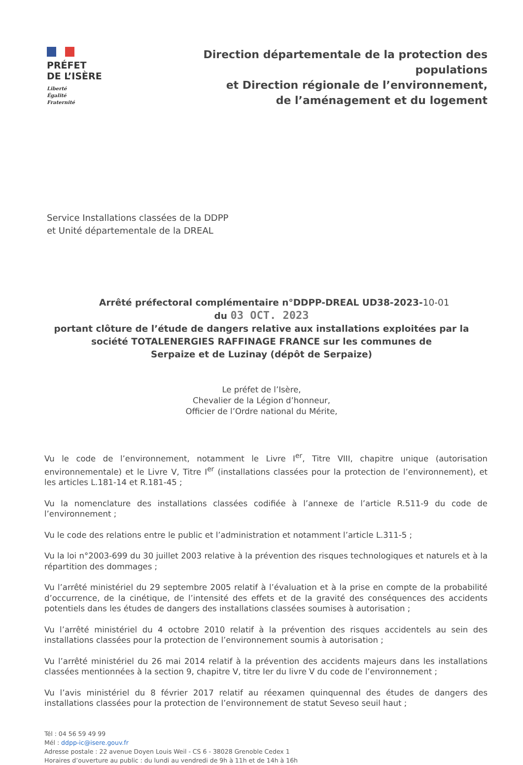PRÉFET
DE L’ISÈRE
Liberté
Égalité
Fraternité
Direction départementale de la protection des populations
et Direction régionale de l’environnement,
de l’aménagement et du logement
Service Installations classées de la DDPP
et Unité départementale de la DREAL
Arrêté préfectoral complémentaire n°DDPP-DREAL UD38-2023-10-01
du 03 OCT. 2023
portant clôture de l’étude de dangers relative aux installations exploitées par la
société TOTALENERGIES RAFFINAGE FRANCE sur les communes de
Serpaize et de Luzinay (dépôt de Serpaize)
Le préfet de l’Isère,
Chevalier de la Légion d’honneur,
Officier de l’Ordre national du Mérite,
Vu le code de l’environnement, notamment le Livre I<sup>er</sup>, Titre VIII, chapitre unique (autorisation environnementale) et le Livre V, Titre I<sup>er</sup> (installations classées pour la protection de l’environnement), et les articles L.181-14 et R.181-45 ;
Vu la nomenclature des installations classées codifiée à l’annexe de l’article R.511-9 du code de l’environnement ;
Vu le code des relations entre le public et l’administration et notamment l’article L.311-5 ;
Vu la loi n°2003-699 du 30 juillet 2003 relative à la prévention des risques technologiques et naturels et à la répartition des dommages ;
Vu l’arrêté ministériel du 29 septembre 2005 relatif à l’évaluation et à la prise en compte de la probabilité d’occurrence, de la cinétique, de l’intensité des effets et de la gravité des conséquences des accidents potentiels dans les études de dangers des installations classées soumises à autorisation ;
Vu l’arrêté ministériel du 4 octobre 2010 relatif à la prévention des risques accidentels au sein des installations classées pour la protection de l’environnement soumis à autorisation ;
Vu l’arrêté ministériel du 26 mai 2014 relatif à la prévention des accidents majeurs dans les installations classées mentionnées à la section 9, chapitre V, titre Ier du livre V du code de l’environnement ;
Vu l’avis ministériel du 8 février 2017 relatif au réexamen quinquennal des études de dangers des installations classées pour la protection de l’environnement de statut Seveso seuil haut ;
Tél : 04 56 59 49 99
Mél : ddpp-ic@isere.gouv.fr
Adresse postale : 22 avenue Doyen Louis Weil - CS 6 - 38028 Grenoble Cedex 1
Horaires d’ouverture au public : du lundi au vendredi de 9h à 11h et de 14h à 16h